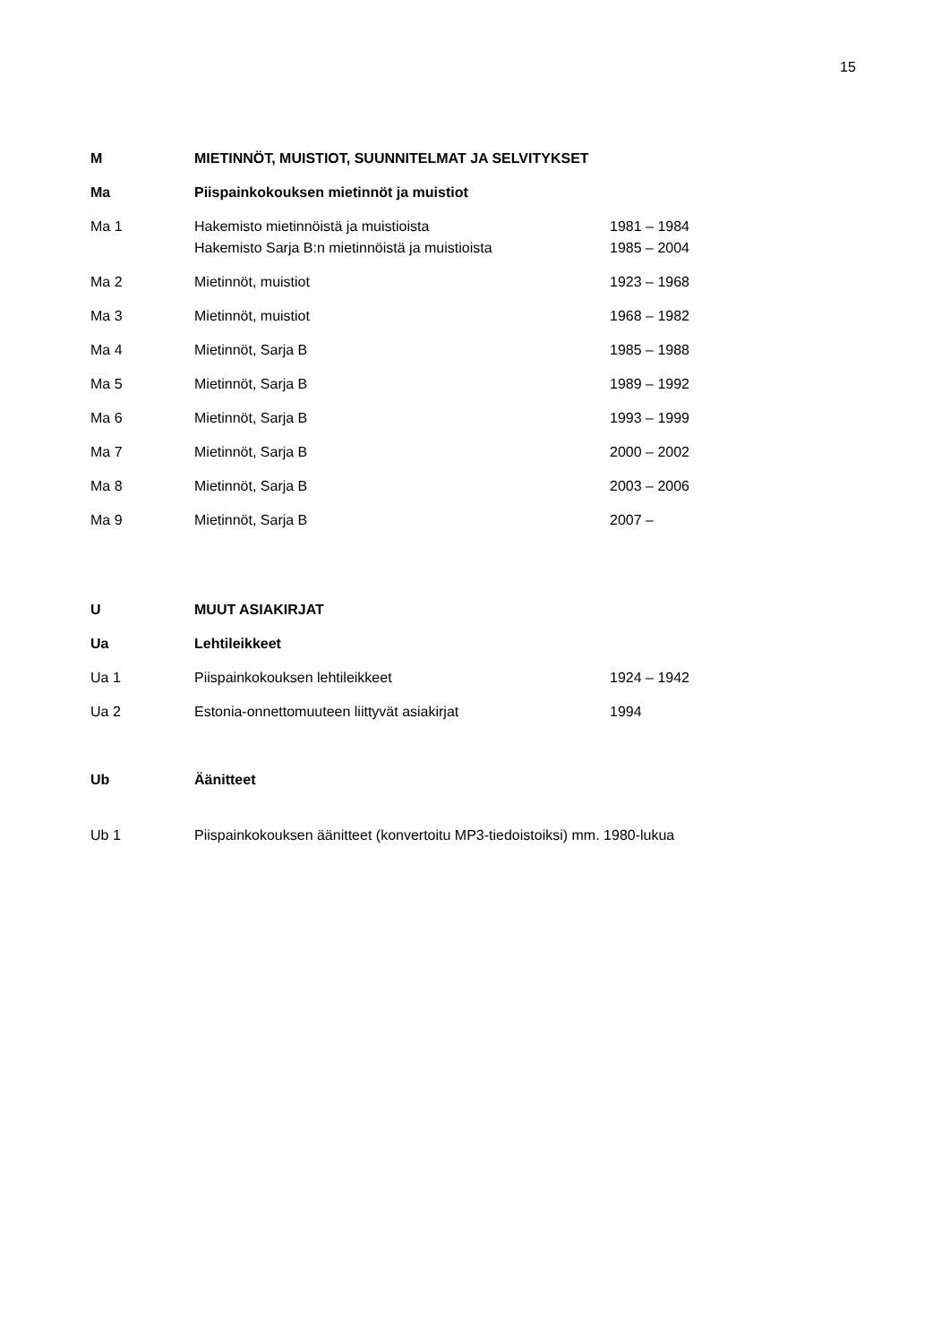15
M MIETINNÖT, MUISTIOT, SUUNNITELMAT JA SELVITYKSET
Ma Piispainkokouksen mietinnöt ja muistiot
Ma 1 Hakemisto mietinnöistä ja muistioista 1981 – 1984
Hakemisto Sarja B:n mietinnöistä ja muistioista 1985 – 2004
Ma 2 Mietinnöt, muistiot 1923 – 1968
Ma 3 Mietinnöt, muistiot 1968 – 1982
Ma 4 Mietinnöt, Sarja B 1985 – 1988
Ma 5 Mietinnöt, Sarja B 1989 – 1992
Ma 6 Mietinnöt, Sarja B 1993 – 1999
Ma 7 Mietinnöt, Sarja B 2000 – 2002
Ma 8 Mietinnöt, Sarja B 2003 – 2006
Ma 9 Mietinnöt, Sarja B 2007 –
U MUUT ASIAKIRJAT
Ua Lehtileikkeet
Ua 1 Piispainkokouksen lehtileikkeet 1924 – 1942
Ua 2 Estonia-onnettomuuteen liittyvät asiakirjat 1994
Ub Äänitteet
Ub 1 Piispainkokouksen äänitteet (konvertoitu MP3-tiedoistoiksi) mm. 1980-lukua